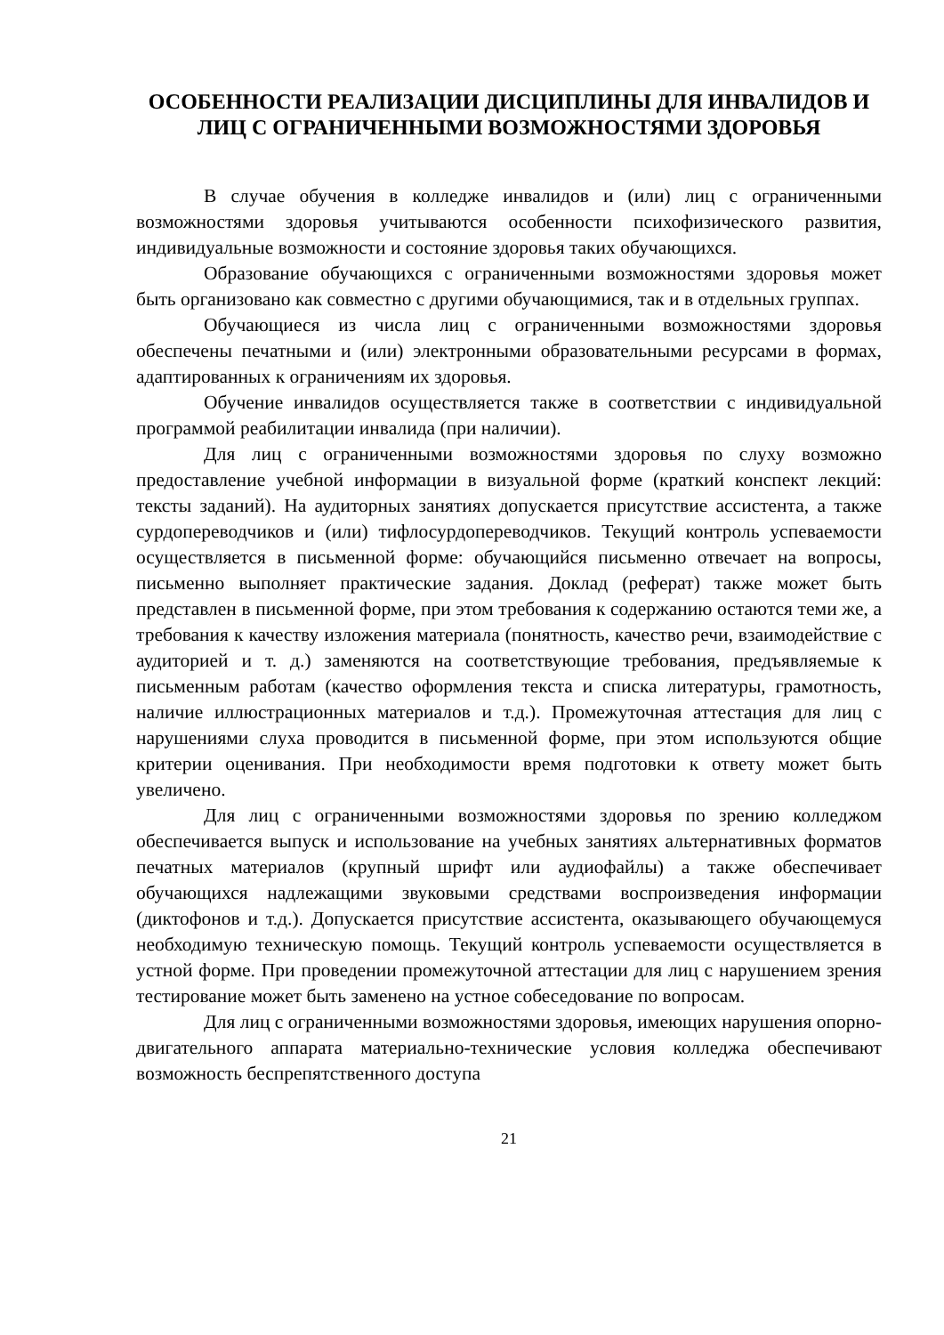ОСОБЕННОСТИ РЕАЛИЗАЦИИ ДИСЦИПЛИНЫ ДЛЯ ИНВАЛИДОВ И ЛИЦ С ОГРАНИЧЕННЫМИ ВОЗМОЖНОСТЯМИ ЗДОРОВЬЯ
В случае обучения в колледже инвалидов и (или) лиц с ограниченными возможностями здоровья учитываются особенности психофизического развития, индивидуальные возможности и состояние здоровья таких обучающихся.
Образование обучающихся с ограниченными возможностями здоровья может быть организовано как совместно с другими обучающимися, так и в отдельных группах.
Обучающиеся из числа лиц с ограниченными возможностями здоровья обеспечены печатными и (или) электронными образовательными ресурсами в формах, адаптированных к ограничениям их здоровья.
Обучение инвалидов осуществляется также в соответствии с индивидуальной программой реабилитации инвалида (при наличии).
Для лиц с ограниченными возможностями здоровья по слуху возможно предоставление учебной информации в визуальной форме (краткий конспект лекций: тексты заданий). На аудиторных занятиях допускается присутствие ассистента, а также сурдопереводчиков и (или) тифлосурдопереводчиков. Текущий контроль успеваемости осуществляется в письменной форме: обучающийся письменно отвечает на вопросы, письменно выполняет практические задания. Доклад (реферат) также может быть представлен в письменной форме, при этом требования к содержанию остаются теми же, а требования к качеству изложения материала (понятность, качество речи, взаимодействие с аудиторией и т. д.) заменяются на соответствующие требования, предъявляемые к письменным работам (качество оформления текста и списка литературы, грамотность, наличие иллюстрационных материалов и т.д.). Промежуточная аттестация для лиц с нарушениями слуха проводится в письменной форме, при этом используются общие критерии оценивания. При необходимости время подготовки к ответу может быть увеличено.
Для лиц с ограниченными возможностями здоровья по зрению колледжом обеспечивается выпуск и использование на учебных занятиях альтернативных форматов печатных материалов (крупный шрифт или аудиофайлы) а также обеспечивает обучающихся надлежащими звуковыми средствами воспроизведения информации (диктофонов и т.д.). Допускается присутствие ассистента, оказывающего обучающемуся необходимую техническую помощь. Текущий контроль успеваемости осуществляется в устной форме. При проведении промежуточной аттестации для лиц с нарушением зрения тестирование может быть заменено на устное собеседование по вопросам.
Для лиц с ограниченными возможностями здоровья, имеющих нарушения опорно- двигательного аппарата материально-технические условия колледжа обеспечивают возможность беспрепятственного доступа
21